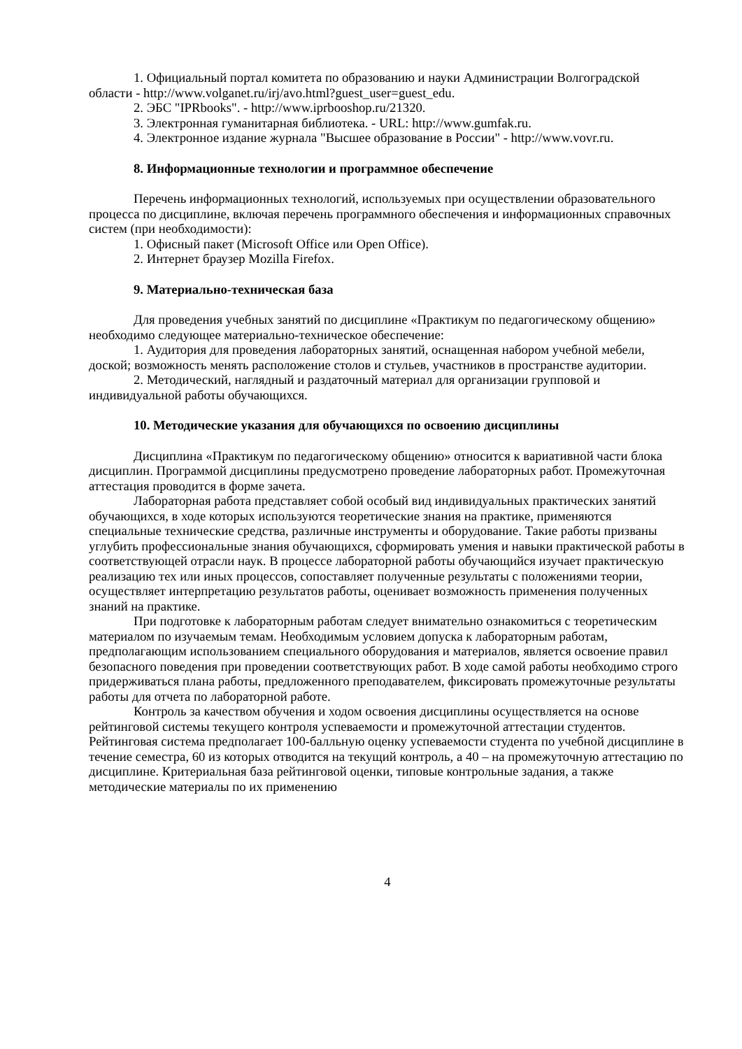1. Официальный портал комитета по образованию и науки Администрации Волгоградской области - http://www.volganet.ru/irj/avo.html?guest_user=guest_edu.
2. ЭБС "IPRbooks". - http://www.iprbooshop.ru/21320.
3. Электронная гуманитарная библиотека. - URL: http://www.gumfak.ru.
4. Электронное издание журнала "Высшее образование в России" - http://www.vovr.ru.
8. Информационные технологии и программное обеспечение
Перечень информационных технологий, используемых при осуществлении образовательного процесса по дисциплине, включая перечень программного обеспечения и информационных справочных систем (при необходимости):
1. Офисный пакет (Microsoft Office или Open Office).
2. Интернет браузер Mozilla Firefox.
9. Материально-техническая база
Для проведения учебных занятий по дисциплине «Практикум по педагогическому общению» необходимо следующее материально-техническое обеспечение:
1. Аудитория для проведения лабораторных занятий, оснащенная набором учебной мебели, доской; возможность менять расположение столов и стульев, участников в пространстве аудитории.
2. Методический, наглядный и раздаточный материал для организации групповой и индивидуальной работы обучающихся.
10. Методические указания для обучающихся по освоению дисциплины
Дисциплина «Практикум по педагогическому общению» относится к вариативной части блока дисциплин. Программой дисциплины предусмотрено проведение лабораторных работ. Промежуточная аттестация проводится в форме зачета.
Лабораторная работа представляет собой особый вид индивидуальных практических занятий обучающихся, в ходе которых используются теоретические знания на практике, применяются специальные технические средства, различные инструменты и оборудование. Такие работы призваны углубить профессиональные знания обучающихся, сформировать умения и навыки практической работы в соответствующей отрасли наук. В процессе лабораторной работы обучающийся изучает практическую реализацию тех или иных процессов, сопоставляет полученные результаты с положениями теории, осуществляет интерпретацию результатов работы, оценивает возможность применения полученных знаний на практике.
При подготовке к лабораторным работам следует внимательно ознакомиться с теоретическим материалом по изучаемым темам. Необходимым условием допуска к лабораторным работам, предполагающим использованием специального оборудования и материалов, является освоение правил безопасного поведения при проведении соответствующих работ. В ходе самой работы необходимо строго придерживаться плана работы, предложенного преподавателем, фиксировать промежуточные результаты работы для отчета по лабораторной работе.
Контроль за качеством обучения и ходом освоения дисциплины осуществляется на основе рейтинговой системы текущего контроля успеваемости и промежуточной аттестации студентов. Рейтинговая система предполагает 100-балльную оценку успеваемости студента по учебной дисциплине в течение семестра, 60 из которых отводится на текущий контроль, а 40 – на промежуточную аттестацию по дисциплине. Критериальная база рейтинговой оценки, типовые контрольные задания, а также методические материалы по их применению
4